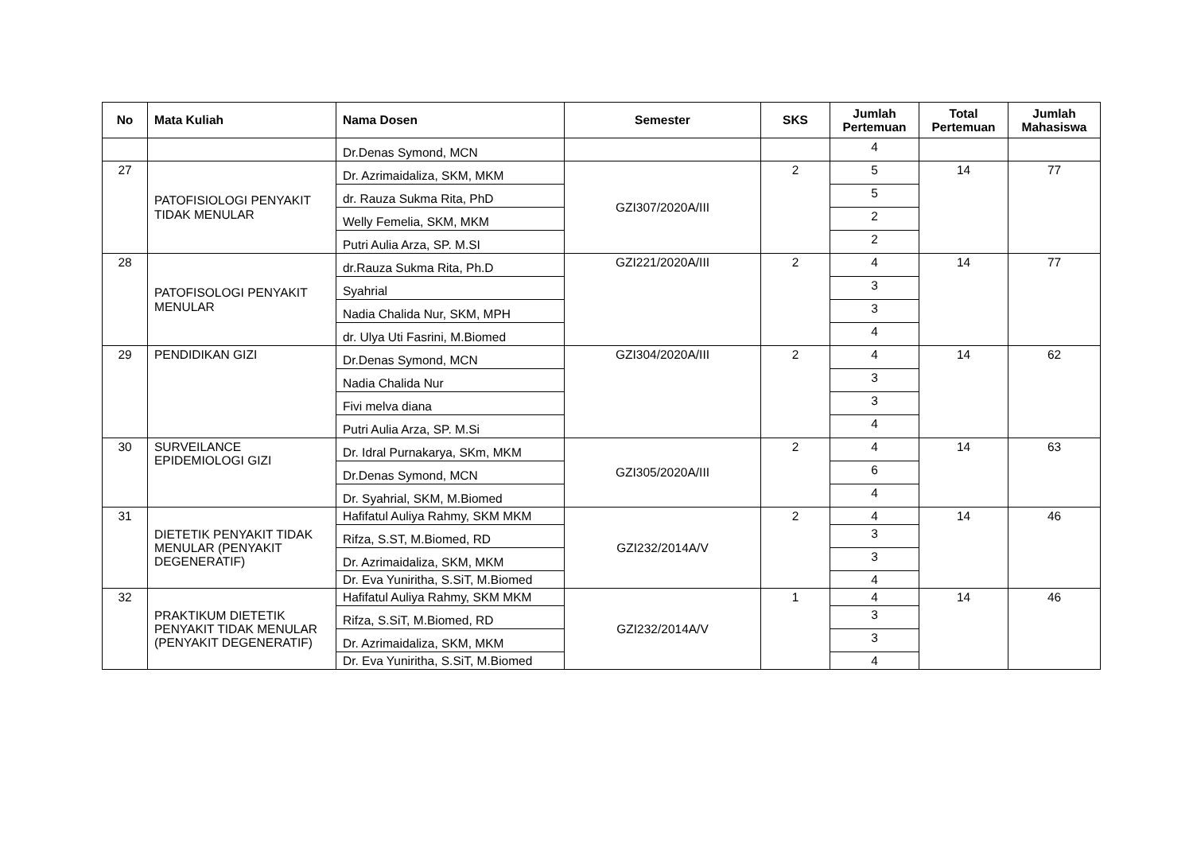| No | Mata Kuliah | Nama Dosen | Semester | SKS | Jumlah Pertemuan | Total Pertemuan | Jumlah Mahasiswa |
| --- | --- | --- | --- | --- | --- | --- | --- |
| | | Dr.Denas Symond, MCN | | | 4 | | |
| 27 | PATOFISIOLOGI PENYAKIT TIDAK MENULAR | Dr. Azrimaidaliza, SKM, MKM | GZI307/2020A/III | 2 | 5 | 14 | 77 |
| | | dr. Rauza Sukma Rita, PhD | | | 5 | | |
| | | Welly Femelia, SKM, MKM | | | 2 | | |
| | | Putri Aulia Arza, SP. M.SI | | | 2 | | |
| 28 | PATOFISOLOGI PENYAKIT MENULAR | dr.Rauza Sukma Rita, Ph.D | GZI221/2020A/III | 2 | 4 | 14 | 77 |
| | | Syahrial | | | 3 | | |
| | | Nadia Chalida Nur, SKM, MPH | | | 3 | | |
| | | dr. Ulya Uti Fasrini, M.Biomed | | | 4 | | |
| 29 | PENDIDIKAN GIZI | Dr.Denas Symond, MCN | GZI304/2020A/III | 2 | 4 | 14 | 62 |
| | | Nadia Chalida Nur | | | 3 | | |
| | | Fivi melva diana | | | 3 | | |
| | | Putri Aulia Arza, SP. M.Si | | | 4 | | |
| 30 | SURVEILANCE EPIDEMIOLOGI GIZI | Dr. Idral Purnakarya, SKm, MKM | GZI305/2020A/III | 2 | 4 | 14 | 63 |
| | | Dr.Denas Symond, MCN | | | 6 | | |
| | | Dr. Syahrial, SKM, M.Biomed | | | 4 | | |
| 31 | DIETETIK PENYAKIT TIDAK MENULAR (PENYAKIT DEGENERATIF) | Hafifatul Auliya Rahmy, SKM MKM | GZI232/2014A/V | 2 | 4 | 14 | 46 |
| | | Rifza, S.ST, M.Biomed, RD | | | 3 | | |
| | | Dr. Azrimaidaliza, SKM, MKM | | | 3 | | |
| | | Dr. Eva Yuniritha, S.SiT, M.Biomed | | | 4 | | |
| 32 | PRAKTIKUM DIETETIK PENYAKIT TIDAK MENULAR (PENYAKIT DEGENERATIF) | Hafifatul Auliya Rahmy, SKM MKM | GZI232/2014A/V | 1 | 4 | 14 | 46 |
| | | Rifza, S.SiT, M.Biomed, RD | | | 3 | | |
| | | Dr. Azrimaidaliza, SKM, MKM | | | 3 | | |
| | | Dr. Eva Yuniritha, S.SiT, M.Biomed | | | 4 | | |